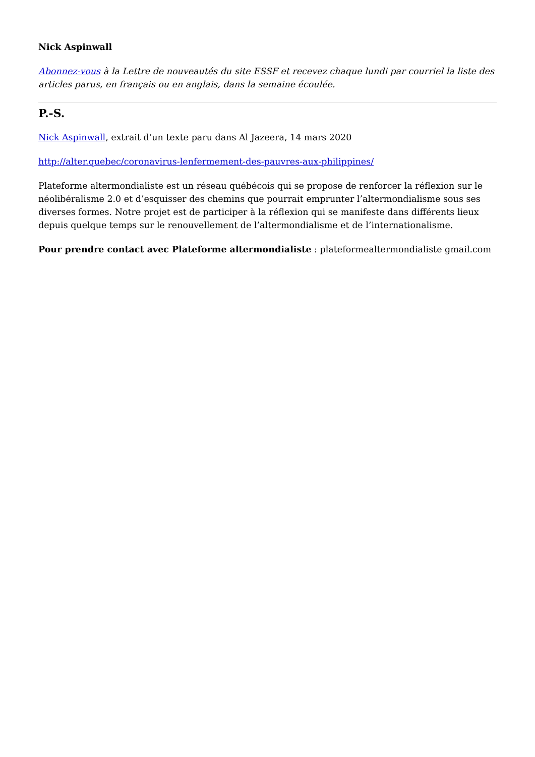Nick Aspinwall
Abonnez-vous à la Lettre de nouveautés du site ESSF et recevez chaque lundi par courriel la liste des articles parus, en français ou en anglais, dans la semaine écoulée.
P.-S.
Nick Aspinwall, extrait d’un texte paru dans Al Jazeera, 14 mars 2020
http://alter.quebec/coronavirus-lenfermement-des-pauvres-aux-philippines/
Plateforme altermondialiste est un réseau québécois qui se propose de renforcer la réflexion sur le néolibéralisme 2.0 et d’esquisser des chemins que pourrait emprunter l’altermondialisme sous ses diverses formes. Notre projet est de participer à la réflexion qui se manifeste dans différents lieux depuis quelque temps sur le renouvellement de l’altermondialisme et de l’internationalisme.
Pour prendre contact avec Plateforme altermondialiste : plateformealtermondialiste gmail.com